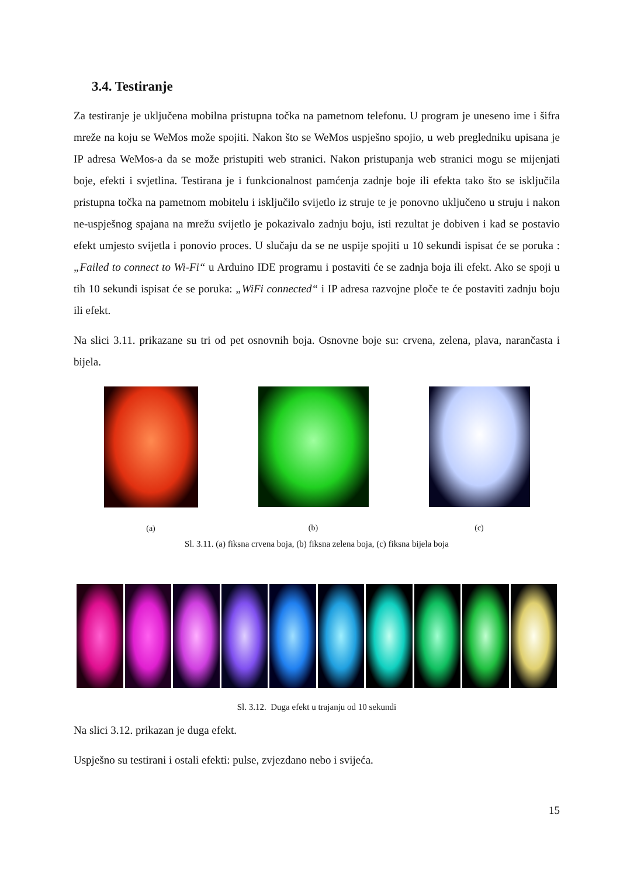3.4. Testiranje
Za testiranje je uključena mobilna pristupna točka na pametnom telefonu. U program je uneseno ime i šifra mreže na koju se WeMos može spojiti. Nakon što se WeMos uspješno spojio, u web pregledniku upisana je IP adresa WeMos-a da se može pristupiti web stranici. Nakon pristupanja web stranici mogu se mijenjati boje, efekti i svjetlina. Testirana je i funkcionalnost pamćenja zadnje boje ili efekta tako što se isključila pristupna točka na pametnom mobitelu i isključilo svijetlo iz struje te je ponovno uključeno u struju i nakon ne-uspješnog spajana na mrežu svijetlo je pokazivalo zadnju boju, isti rezultat je dobiven i kad se postavio efekt umjesto svijetla i ponovio proces. U slučaju da se ne uspije spojiti u 10 sekundi ispisat će se poruka : „Failed to connect to Wi-Fi“ u Arduino IDE programu i postaviti će se zadnja boja ili efekt. Ako se spoji u tih 10 sekundi ispisat će se poruka: „WiFi connected“ i IP adresa razvojne ploče te će postaviti zadnju boju ili efekt.
Na slici 3.11. prikazane su tri od pet osnovnih boja. Osnovne boje su: crvena, zelena, plava, narančasta i bijela.
(a) (b) (c)
Sl. 3.11. (a) fiksna crvena boja, (b) fiksna zelena boja, (c) fiksna bijela boja
Sl. 3.12. Duga efekt u trajanju od 10 sekundi
Na slici 3.12. prikazan je duga efekt.
Uspješno su testirani i ostali efekti: pulse, zvjezdano nebo i svijeća.
15